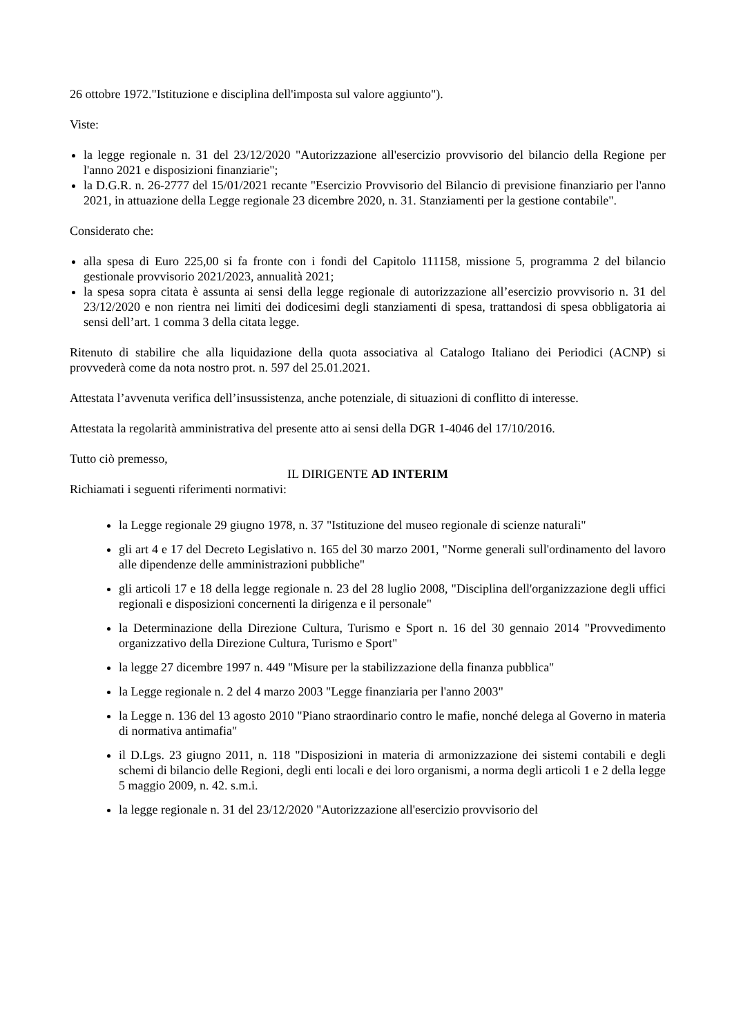26 ottobre 1972."Istituzione e disciplina dell'imposta sul valore aggiunto").
Viste:
la legge regionale n. 31 del 23/12/2020 "Autorizzazione all'esercizio provvisorio del bilancio della Regione per l'anno 2021 e disposizioni finanziarie";
la D.G.R. n. 26-2777 del 15/01/2021 recante "Esercizio Provvisorio del Bilancio di previsione finanziario per l'anno 2021, in attuazione della Legge regionale 23 dicembre 2020, n. 31. Stanziamenti per la gestione contabile".
Considerato che:
alla spesa di Euro 225,00 si fa fronte con i fondi del Capitolo 111158, missione 5, programma 2 del bilancio gestionale provvisorio 2021/2023, annualità 2021;
la spesa sopra citata è assunta ai sensi della legge regionale di autorizzazione all’esercizio provvisorio n. 31 del 23/12/2020 e non rientra nei limiti dei dodicesimi degli stanziamenti di spesa, trattandosi di spesa obbligatoria ai sensi dell’art. 1 comma 3 della citata legge.
Ritenuto di stabilire che alla liquidazione della quota associativa al Catalogo Italiano dei Periodici (ACNP) si provvederà come da nota nostro prot. n. 597 del 25.01.2021.
Attestata l’avvenuta verifica dell’insussistenza, anche potenziale, di situazioni di conflitto di interesse.
Attestata la regolarità amministrativa del presente atto ai sensi della DGR 1-4046 del 17/10/2016.
Tutto ciò premesso,
IL DIRIGENTE AD INTERIM
Richiamati i seguenti riferimenti normativi:
la Legge regionale 29 giugno 1978, n. 37 "Istituzione del museo regionale di scienze naturali"
gli art 4 e 17 del Decreto Legislativo n. 165 del 30 marzo 2001, "Norme generali sull'ordinamento del lavoro alle dipendenze delle amministrazioni pubbliche"
gli articoli 17 e 18 della legge regionale n. 23 del 28 luglio 2008, "Disciplina dell'organizzazione degli uffici regionali e disposizioni concernenti la dirigenza e il personale"
la Determinazione della Direzione Cultura, Turismo e Sport n. 16 del 30 gennaio 2014 "Provvedimento organizzativo della Direzione Cultura, Turismo e Sport"
la legge 27 dicembre 1997 n. 449 "Misure per la stabilizzazione della finanza pubblica"
la Legge regionale n. 2 del 4 marzo 2003 "Legge finanziaria per l'anno 2003"
la Legge n. 136 del 13 agosto 2010 "Piano straordinario contro le mafie, nonché delega al Governo in materia di normativa antimafia"
il D.Lgs. 23 giugno 2011, n. 118 "Disposizioni in materia di armonizzazione dei sistemi contabili e degli schemi di bilancio delle Regioni, degli enti locali e dei loro organismi, a norma degli articoli 1 e 2 della legge 5 maggio 2009, n. 42. s.m.i.
la legge regionale n. 31 del 23/12/2020 "Autorizzazione all'esercizio provvisorio del